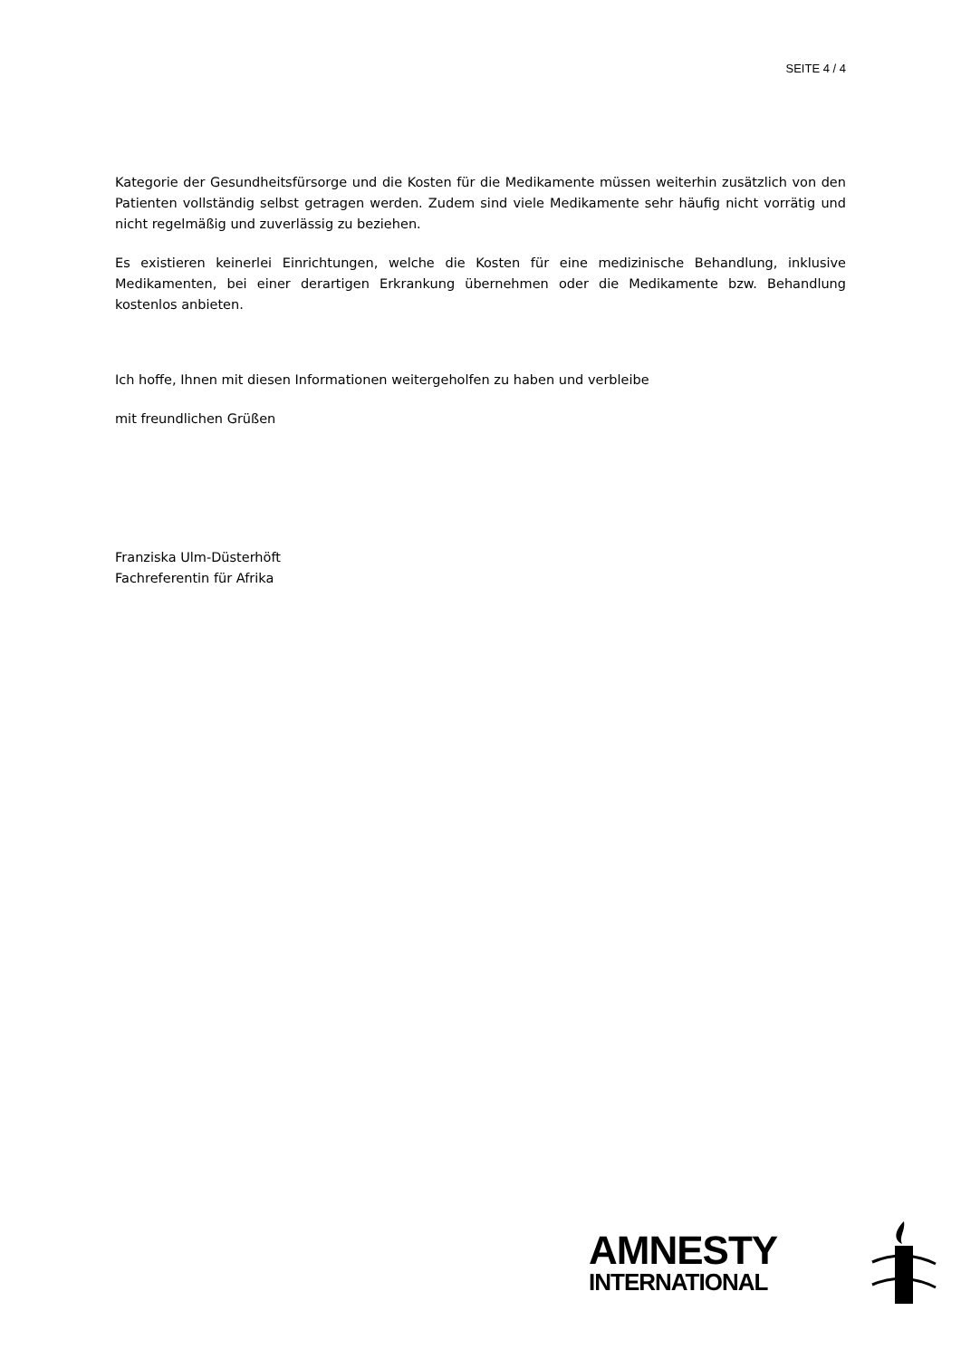SEITE 4 / 4
Kategorie der Gesundheitsfürsorge und die Kosten für die Medikamente müssen weiterhin zusätzlich von den Patienten vollständig selbst getragen werden. Zudem sind viele Medikamente sehr häufig nicht vorrätig und nicht regelmäßig und zuverlässig zu beziehen.
Es existieren keinerlei Einrichtungen, welche die Kosten für eine medizinische Behandlung, inklusive Medikamenten, bei einer derartigen Erkrankung übernehmen oder die Medikamente bzw. Behandlung kostenlos anbieten.
Ich hoffe, Ihnen mit diesen Informationen weitergeholfen zu haben und verbleibe
mit freundlichen Grüßen
Franziska Ulm-Düsterhöft
Fachreferentin für Afrika
AMNESTY
INTERNATIONAL